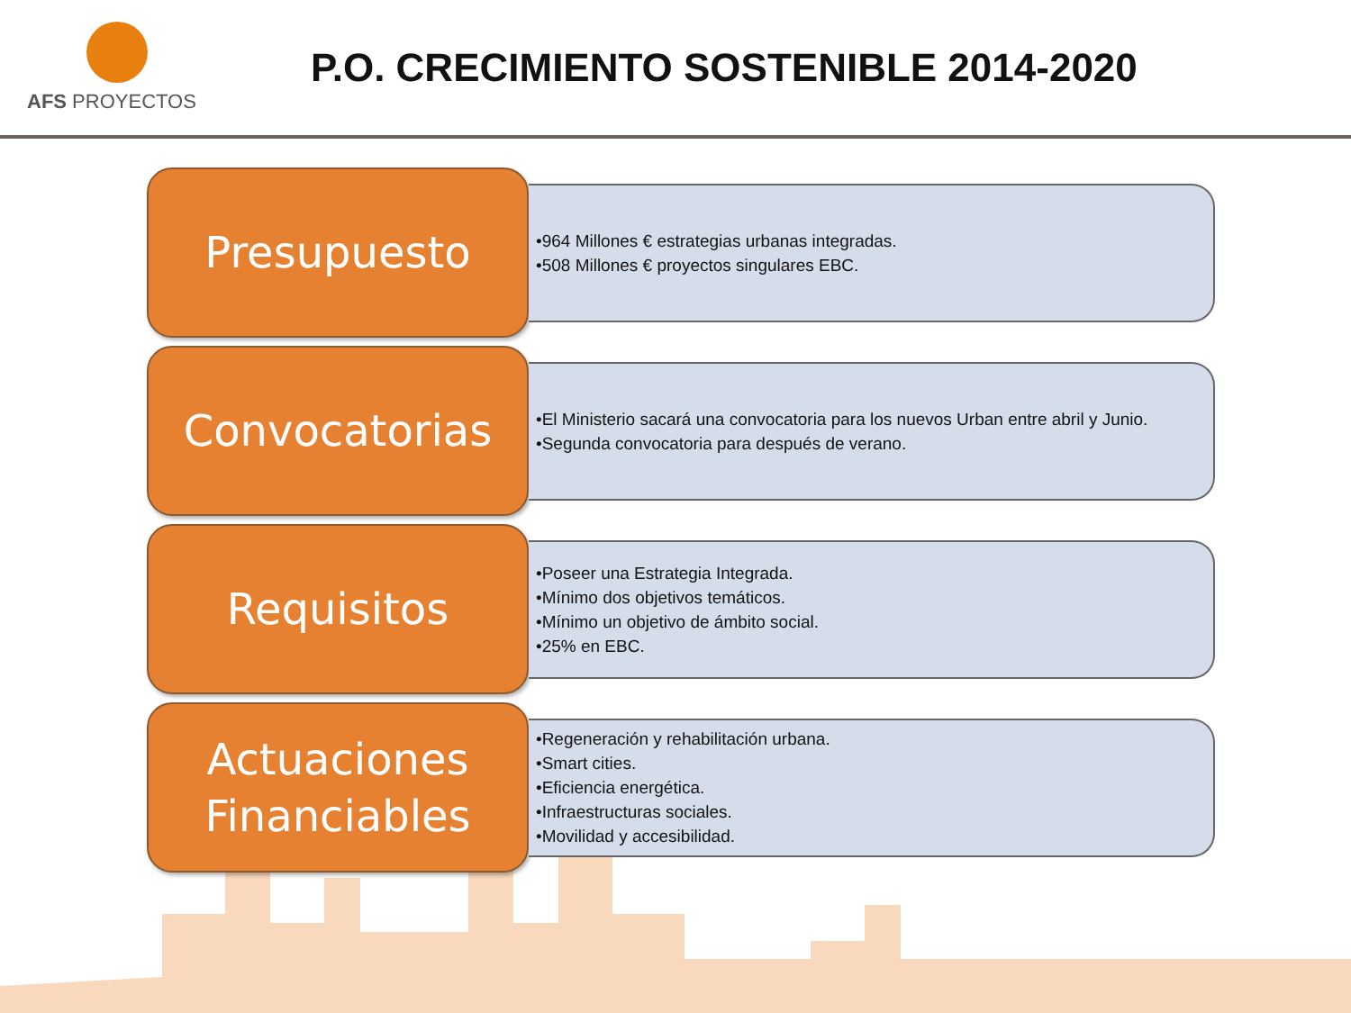AFS PROYECTOS
P.O. CRECIMIENTO SOSTENIBLE 2014-2020
Presupuesto
•964 Millones € estrategias urbanas integradas.
•508 Millones € proyectos singulares EBC.
Convocatorias
•El Ministerio sacará una convocatoria para los nuevos Urban entre abril y Junio.
•Segunda convocatoria para después de verano.
Requisitos
•Poseer una Estrategia Integrada.
•Mínimo dos objetivos temáticos.
•Mínimo un objetivo de ámbito social.
•25% en EBC.
Actuaciones
Financiables
•Regeneración y rehabilitación urbana.
•Smart cities.
•Eficiencia energética.
•Infraestructuras sociales.
•Movilidad y accesibilidad.